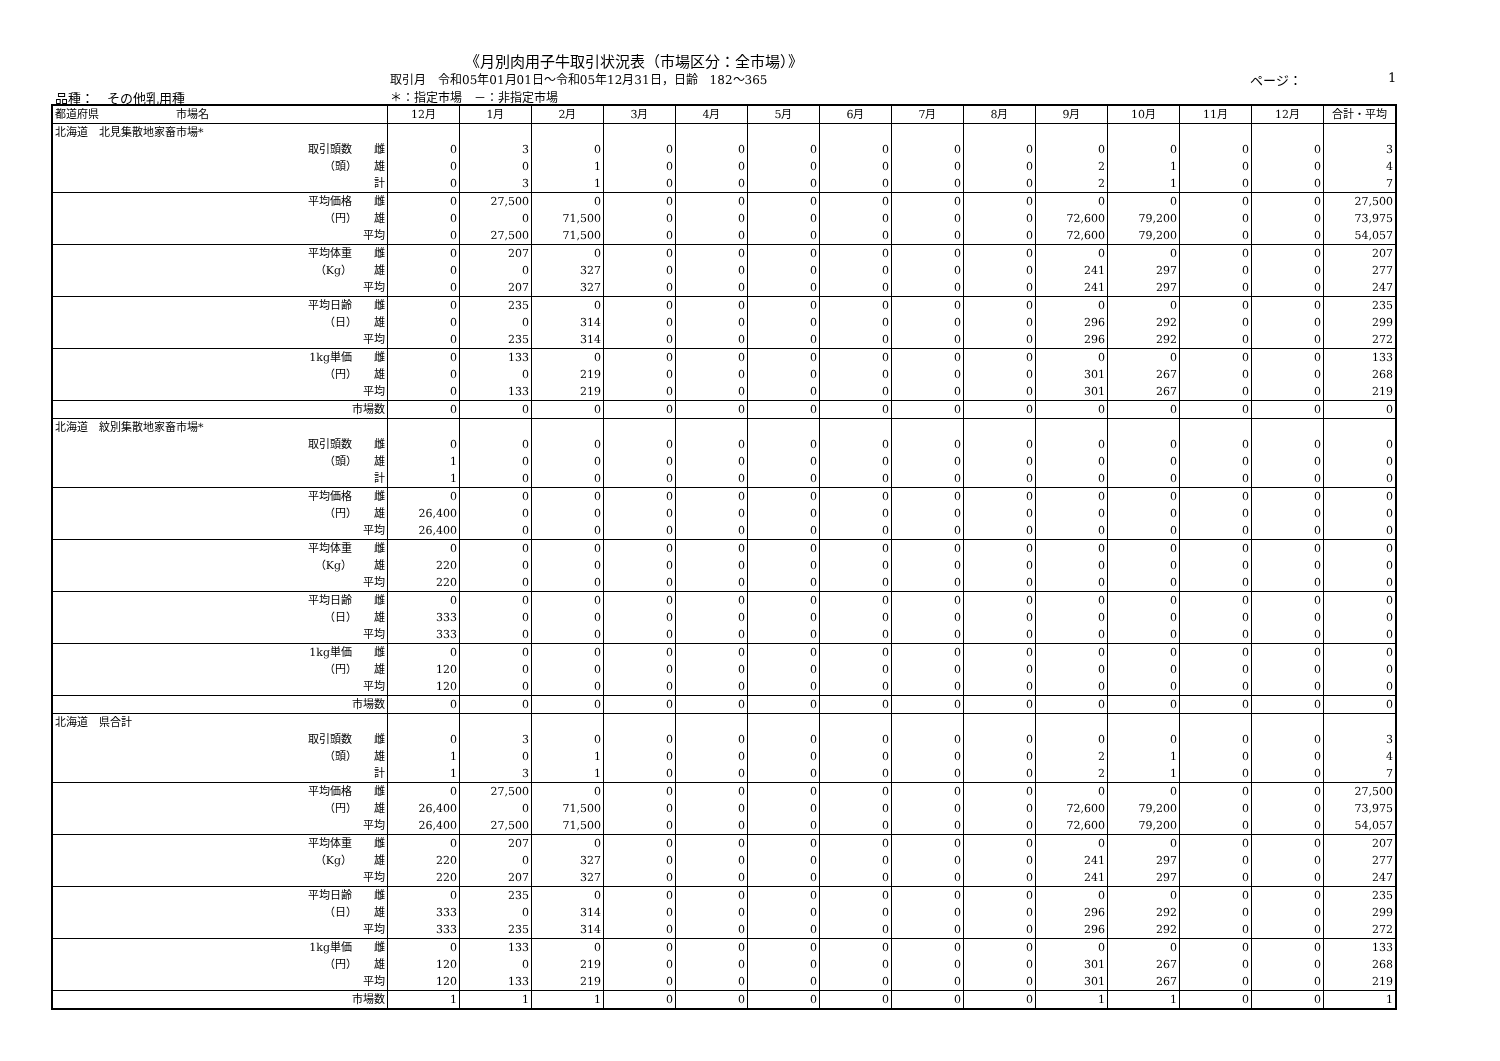《月別肉用子牛取引状況表（市場区分：全市場）》
取引月　令和05年01月01日～令和05年12月31日，日齢　182～365
ページ： 1
品種：　その他乳用種 ＊：指定市場　－：非指定市場
| 都道府県 市場名 | 12月 | 1月 | 2月 | 3月 | 4月 | 5月 | 6月 | 7月 | 8月 | 9月 | 10月 | 11月 | 12月 | 合計・平均 |
| --- | --- | --- | --- | --- | --- | --- | --- | --- | --- | --- | --- | --- | --- | --- |
| 北海道 北見集散地家畜市場* | | | | | | | | | | | | | | |
| 取引頭数 雌 | 0 | 3 | 0 | 0 | 0 | 0 | 0 | 0 | 0 | 0 | 0 | 0 | 0 | 3 |
| （頭） 雄 | 0 | 0 | 1 | 0 | 0 | 0 | 0 | 0 | 0 | 2 | 1 | 0 | 0 | 4 |
| 計 | 0 | 3 | 1 | 0 | 0 | 0 | 0 | 0 | 0 | 2 | 1 | 0 | 0 | 7 |
| 平均価格 雌 | 0 | 27,500 | 0 | 0 | 0 | 0 | 0 | 0 | 0 | 0 | 0 | 0 | 0 | 27,500 |
| （円） 雄 | 0 | 0 | 71,500 | 0 | 0 | 0 | 0 | 0 | 0 | 72,600 | 79,200 | 0 | 0 | 73,975 |
| 平均 | 0 | 27,500 | 71,500 | 0 | 0 | 0 | 0 | 0 | 0 | 72,600 | 79,200 | 0 | 0 | 54,057 |
| 平均体重 雌 | 0 | 207 | 0 | 0 | 0 | 0 | 0 | 0 | 0 | 0 | 0 | 0 | 0 | 207 |
| （Kg） 雄 | 0 | 0 | 327 | 0 | 0 | 0 | 0 | 0 | 0 | 241 | 297 | 0 | 0 | 277 |
| 平均 | 0 | 207 | 327 | 0 | 0 | 0 | 0 | 0 | 0 | 241 | 297 | 0 | 0 | 247 |
| 平均日齢 雌 | 0 | 235 | 0 | 0 | 0 | 0 | 0 | 0 | 0 | 0 | 0 | 0 | 0 | 235 |
| （日） 雄 | 0 | 0 | 314 | 0 | 0 | 0 | 0 | 0 | 0 | 296 | 292 | 0 | 0 | 299 |
| 平均 | 0 | 235 | 314 | 0 | 0 | 0 | 0 | 0 | 0 | 296 | 292 | 0 | 0 | 272 |
| 1kg単価 雌 | 0 | 133 | 0 | 0 | 0 | 0 | 0 | 0 | 0 | 0 | 0 | 0 | 0 | 133 |
| （円） 雄 | 0 | 0 | 219 | 0 | 0 | 0 | 0 | 0 | 0 | 301 | 267 | 0 | 0 | 268 |
| 平均 | 0 | 133 | 219 | 0 | 0 | 0 | 0 | 0 | 0 | 301 | 267 | 0 | 0 | 219 |
| 市場数 | 0 | 0 | 0 | 0 | 0 | 0 | 0 | 0 | 0 | 0 | 0 | 0 | 0 | 0 |
| 北海道 紋別集散地家畜市場* | | | | | | | | | | | | | | |
| 取引頭数 雌 | 0 | 0 | 0 | 0 | 0 | 0 | 0 | 0 | 0 | 0 | 0 | 0 | 0 | 0 |
| （頭） 雄 | 1 | 0 | 0 | 0 | 0 | 0 | 0 | 0 | 0 | 0 | 0 | 0 | 0 | 0 |
| 計 | 1 | 0 | 0 | 0 | 0 | 0 | 0 | 0 | 0 | 0 | 0 | 0 | 0 | 0 |
| 平均価格 雌 | 0 | 0 | 0 | 0 | 0 | 0 | 0 | 0 | 0 | 0 | 0 | 0 | 0 | 0 |
| （円） 雄 | 26,400 | 0 | 0 | 0 | 0 | 0 | 0 | 0 | 0 | 0 | 0 | 0 | 0 | 0 |
| 平均 | 26,400 | 0 | 0 | 0 | 0 | 0 | 0 | 0 | 0 | 0 | 0 | 0 | 0 | 0 |
| 平均体重 雌 | 0 | 0 | 0 | 0 | 0 | 0 | 0 | 0 | 0 | 0 | 0 | 0 | 0 | 0 |
| （Kg） 雄 | 220 | 0 | 0 | 0 | 0 | 0 | 0 | 0 | 0 | 0 | 0 | 0 | 0 | 0 |
| 平均 | 220 | 0 | 0 | 0 | 0 | 0 | 0 | 0 | 0 | 0 | 0 | 0 | 0 | 0 |
| 平均日齢 雌 | 0 | 0 | 0 | 0 | 0 | 0 | 0 | 0 | 0 | 0 | 0 | 0 | 0 | 0 |
| （日） 雄 | 333 | 0 | 0 | 0 | 0 | 0 | 0 | 0 | 0 | 0 | 0 | 0 | 0 | 0 |
| 平均 | 333 | 0 | 0 | 0 | 0 | 0 | 0 | 0 | 0 | 0 | 0 | 0 | 0 | 0 |
| 1kg単価 雌 | 0 | 0 | 0 | 0 | 0 | 0 | 0 | 0 | 0 | 0 | 0 | 0 | 0 | 0 |
| （円） 雄 | 120 | 0 | 0 | 0 | 0 | 0 | 0 | 0 | 0 | 0 | 0 | 0 | 0 | 0 |
| 平均 | 120 | 0 | 0 | 0 | 0 | 0 | 0 | 0 | 0 | 0 | 0 | 0 | 0 | 0 |
| 市場数 | 0 | 0 | 0 | 0 | 0 | 0 | 0 | 0 | 0 | 0 | 0 | 0 | 0 | 0 |
| 北海道 県合計 | | | | | | | | | | | | | | |
| 取引頭数 雌 | 0 | 3 | 0 | 0 | 0 | 0 | 0 | 0 | 0 | 0 | 0 | 0 | 0 | 3 |
| （頭） 雄 | 1 | 0 | 1 | 0 | 0 | 0 | 0 | 0 | 0 | 2 | 1 | 0 | 0 | 4 |
| 計 | 1 | 3 | 1 | 0 | 0 | 0 | 0 | 0 | 0 | 2 | 1 | 0 | 0 | 7 |
| 平均価格 雌 | 0 | 27,500 | 0 | 0 | 0 | 0 | 0 | 0 | 0 | 0 | 0 | 0 | 0 | 27,500 |
| （円） 雄 | 26,400 | 0 | 71,500 | 0 | 0 | 0 | 0 | 0 | 0 | 72,600 | 79,200 | 0 | 0 | 73,975 |
| 平均 | 26,400 | 27,500 | 71,500 | 0 | 0 | 0 | 0 | 0 | 0 | 72,600 | 79,200 | 0 | 0 | 54,057 |
| 平均体重 雌 | 0 | 207 | 0 | 0 | 0 | 0 | 0 | 0 | 0 | 0 | 0 | 0 | 0 | 207 |
| （Kg） 雄 | 220 | 0 | 327 | 0 | 0 | 0 | 0 | 0 | 0 | 241 | 297 | 0 | 0 | 277 |
| 平均 | 220 | 207 | 327 | 0 | 0 | 0 | 0 | 0 | 0 | 241 | 297 | 0 | 0 | 247 |
| 平均日齢 雌 | 0 | 235 | 0 | 0 | 0 | 0 | 0 | 0 | 0 | 0 | 0 | 0 | 0 | 235 |
| （日） 雄 | 333 | 0 | 314 | 0 | 0 | 0 | 0 | 0 | 0 | 296 | 292 | 0 | 0 | 299 |
| 平均 | 333 | 235 | 314 | 0 | 0 | 0 | 0 | 0 | 0 | 296 | 292 | 0 | 0 | 272 |
| 1kg単価 雌 | 0 | 133 | 0 | 0 | 0 | 0 | 0 | 0 | 0 | 0 | 0 | 0 | 0 | 133 |
| （円） 雄 | 120 | 0 | 219 | 0 | 0 | 0 | 0 | 0 | 0 | 301 | 267 | 0 | 0 | 268 |
| 平均 | 120 | 133 | 219 | 0 | 0 | 0 | 0 | 0 | 0 | 301 | 267 | 0 | 0 | 219 |
| 市場数 | 1 | 1 | 1 | 0 | 0 | 0 | 0 | 0 | 0 | 1 | 1 | 0 | 0 | 1 |